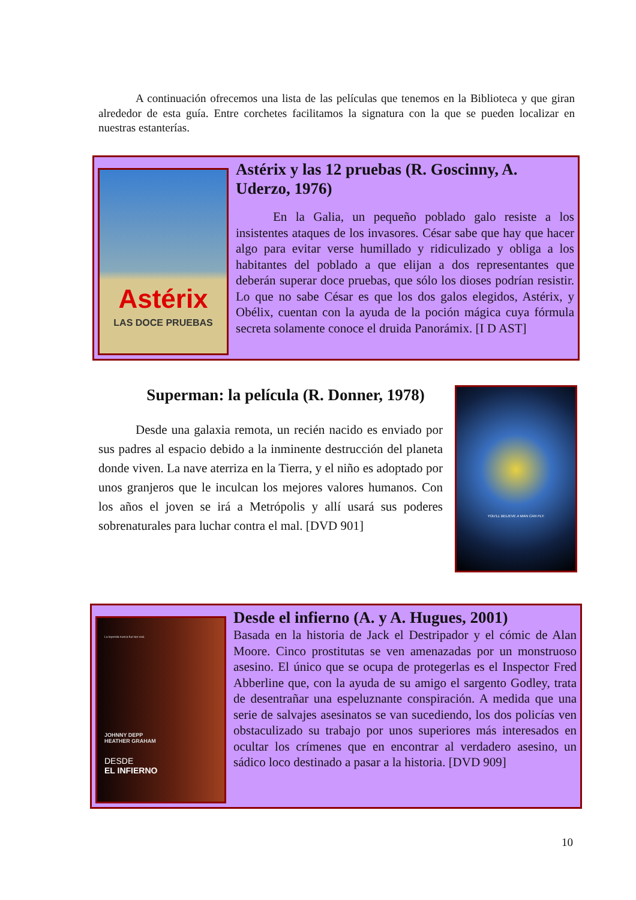A continuación ofrecemos una lista de las películas que tenemos en la Biblioteca y que giran alrededor de esta guía. Entre corchetes facilitamos la signatura con la que se pueden localizar en nuestras estanterías.
Astérix
LAS DOCE PRUEBAS
Astérix y las 12 pruebas (R. Goscinny, A. Uderzo, 1976)
En la Galia, un pequeño poblado galo resiste a los insistentes ataques de los invasores. César sabe que hay que hacer algo para evitar verse humillado y ridiculizado y obliga a los habitantes del poblado a que elijan a dos representantes que deberán superar doce pruebas, que sólo los dioses podrían resistir. Lo que no sabe César es que los dos galos elegidos, Astérix, y Obélix, cuentan con la ayuda de la poción mágica cuya fórmula secreta solamente conoce el druida Panorámix. [I D AST]
Superman: la película (R. Donner, 1978)
Desde una galaxia remota, un recién nacido es enviado por sus padres al espacio debido a la inminente destrucción del planeta donde viven. La nave aterriza en la Tierra, y el niño es adoptado por unos granjeros que le inculcan los mejores valores humanos. Con los años el joven se irá a Metrópolis y allí usará sus poderes sobrenaturales para luchar contra el mal. [DVD 901]
YOU'LL BELIEVE A MAN CAN FLY.
La leyenda nunca fue tan real.
JOHNNY DEPP
HEATHER GRAHAM
DESDE
EL INFIERNO
Desde el infierno (A. y A. Hugues, 2001)
Basada en la historia de Jack el Destripador y el cómic de Alan Moore. Cinco prostitutas se ven amenazadas por un monstruoso asesino. El único que se ocupa de protegerlas es el Inspector Fred Abberline que, con la ayuda de su amigo el sargento Godley, trata de desentrañar una espeluznante conspiración. A medida que una serie de salvajes asesinatos se van sucediendo, los dos policías ven obstaculizado su trabajo por unos superiores más interesados en ocultar los crímenes que en encontrar al verdadero asesino, un sádico loco destinado a pasar a la historia. [DVD 909]
10